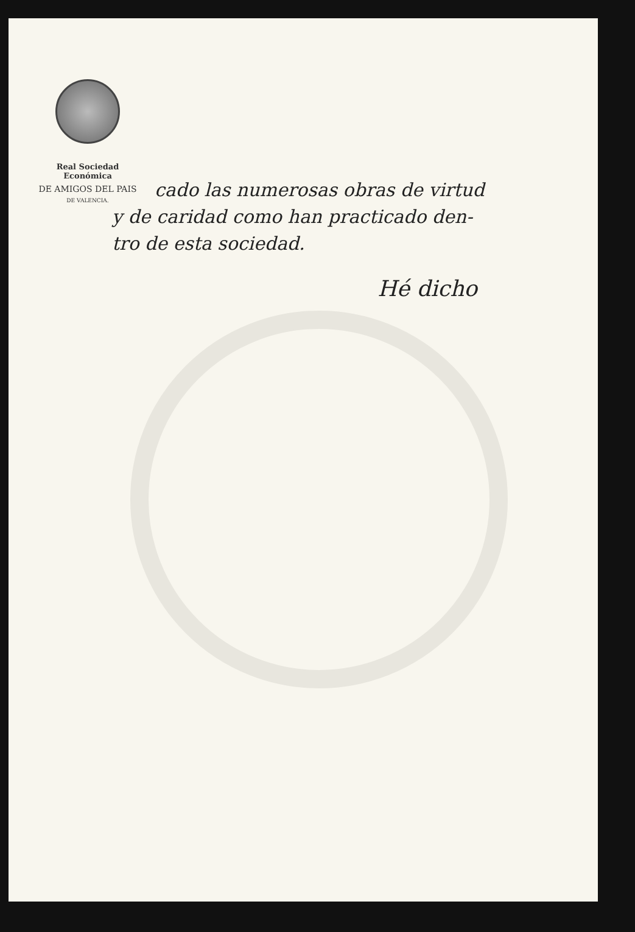Real Sociedad Económica
DE AMIGOS DEL PAIS
DE VALENCIA.
cado las numerosas obras de virtud
y de caridad como han practicado den-
tro de esta sociedad.
Hé dicho